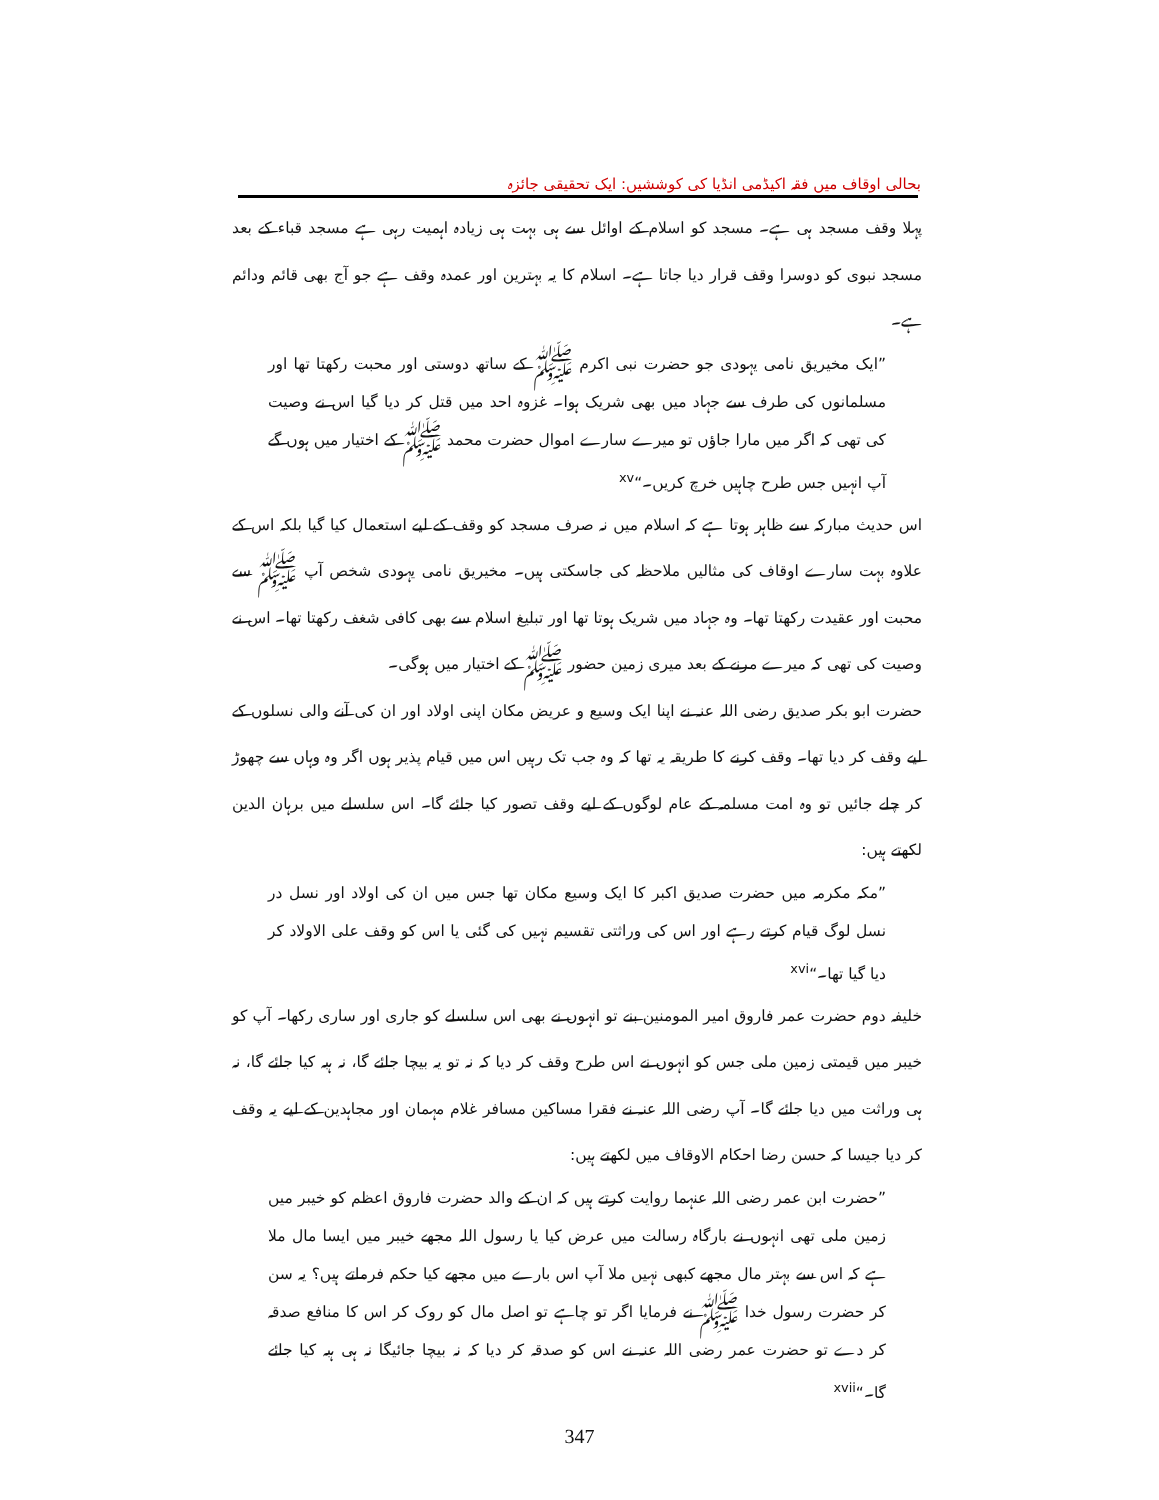بحالی اوقاف میں فقہ اکیڈمی انڈیا کی کوششیں: ایک تحقیقی جائزہ
پہلا وقف مسجد ہی ہے۔ مسجد کو اسلام کے اوائل سے ہی بہت ہی زیادہ اہمیت رہی ہے مسجد قباء کے بعد مسجد نبوی کو دوسرا وقف قرار دیا جاتا ہے۔ اسلام کا یہ بہترین اور عمدہ وقف ہے جو آج بھی قائم ودائم ہے۔
”ایک مخیریق نامی یہودی جو حضرت نبی اکرم ﷺ کے ساتھ دوستی اور محبت رکھتا تھا اور مسلمانوں کی طرف سے جہاد میں بھی شریک ہوا۔ غزوہ احد میں قتل کر دیا گیا اس نے وصیت کی تھی کہ اگر میں مارا جاؤں تو میرے سارے اموال حضرت محمد ﷺ کے اختیار میں ہوں گے آپ انہیں جس طرح چاہیں خرچ کریں۔“<sup>xv</sup>
اس حدیث مبارکہ سے ظاہر ہوتا ہے کہ اسلام میں نہ صرف مسجد کو وقف کے لیے استعمال کیا گیا بلکہ اس کے علاوہ بہت سارے اوقاف کی مثالیں ملاحظہ کی جاسکتی ہیں۔ مخیریق نامی یہودی شخص آپ ﷺ سے محبت اور عقیدت رکھتا تھا۔ وہ جہاد میں شریک ہوتا تھا اور تبلیغ اسلام سے بھی کافی شغف رکھتا تھا۔ اس نے وصیت کی تھی کہ میرے مرنے کے بعد میری زمین حضور ﷺ کے اختیار میں ہوگی۔
حضرت ابو بکر صدیق رضی اللہ عنہ نے اپنا ایک وسیع و عریض مکان اپنی اولاد اور ان کی آنے والی نسلوں کے لیے وقف کر دیا تھا۔ وقف کرنے کا طریقہ یہ تھا کہ وہ جب تک رہیں اس میں قیام پذیر ہوں اگر وہ وہاں سے چھوڑ کر چلے جائیں تو وہ امت مسلمہ کے عام لوگوں کے لیے وقف تصور کیا جائے گا۔ اس سلسلے میں برہان الدین لکھتے ہیں:
”مکہ مکرمہ میں حضرت صدیق اکبر کا ایک وسیع مکان تھا جس میں ان کی اولاد اور نسل در نسل لوگ قیام کرتے رہے اور اس کی وراثتی تقسیم نہیں کی گئی یا اس کو وقف علی الاولاد کر دیا گیا تھا۔“<sup>xvi</sup>
خلیفہ دوم حضرت عمر فاروق امیر المومنین بنے تو انہوں نے بھی اس سلسلے کو جاری اور ساری رکھا۔ آپ کو خیبر میں قیمتی زمین ملی جس کو انہوں نے اس طرح وقف کر دیا کہ نہ تو یہ بیچا جائے گا، نہ ہبہ کیا جائے گا، نہ ہی وراثت میں دیا جائے گا۔ آپ رضی اللہ عنہ نے فقرا مساکین مسافر غلام مہمان اور مجاہدین کے لیے یہ وقف کر دیا جیسا کہ حسن رضا احکام الاوقاف میں لکھتے ہیں:
”حضرت ابن عمر رضی اللہ عنہما روایت کرتے ہیں کہ ان کے والد حضرت فاروق اعظم کو خیبر میں زمین ملی تھی انہوں نے بارگاہ رسالت میں عرض کیا یا رسول اللہ مجھے خیبر میں ایسا مال ملا ہے کہ اس سے بہتر مال مجھے کبھی نہیں ملا آپ اس بارے میں مجھے کیا حکم فرماتے ہیں؟ یہ سن کر حضرت رسول خدا ﷺ نے فرمایا اگر تو چاہے تو اصل مال کو روک کر اس کا منافع صدقہ کر دے تو حضرت عمر رضی اللہ عنہ نے اس کو صدقہ کر دیا کہ نہ بیچا جائیگا نہ ہی ہبہ کیا جائے گا۔“<sup>xvii</sup>
347